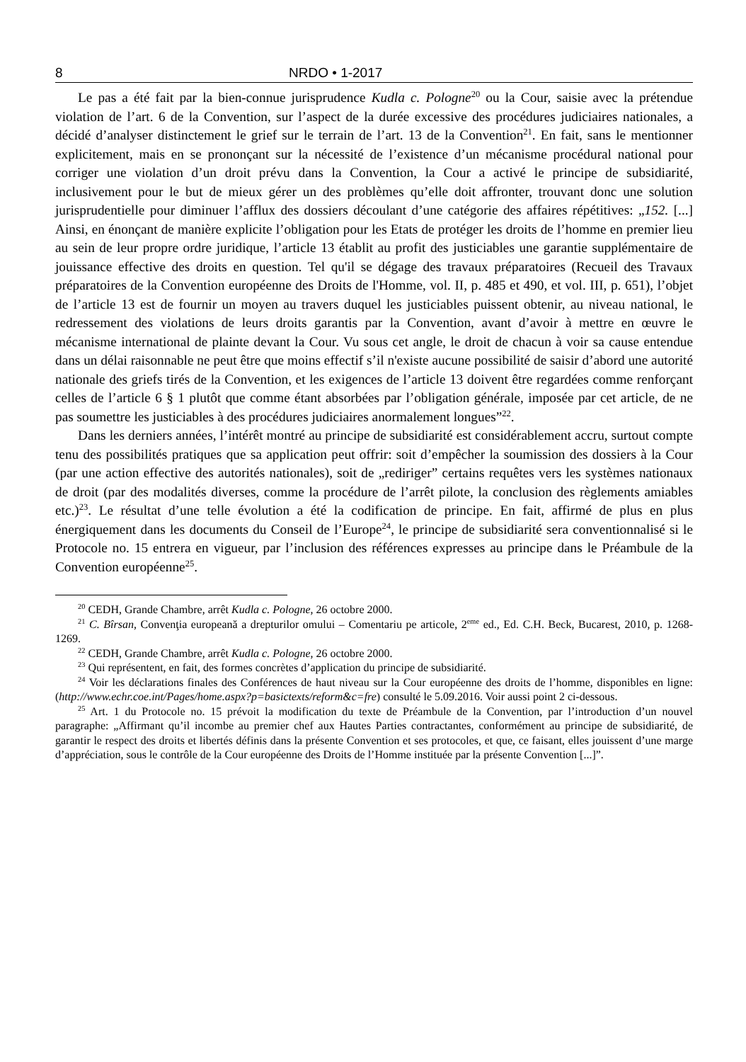8 NRDO • 1-2017
Le pas a été fait par la bien-connue jurisprudence Kudla c. Pologne<sup>20</sup> ou la Cour, saisie avec la prétendue violation de l’art. 6 de la Convention, sur l’aspect de la durée excessive des procédures judiciaires nationales, a décidé d’analyser distinctement le grief sur le terrain de l’art. 13 de la Convention<sup>21</sup>. En fait, sans le mentionner explicitement, mais en se prononçant sur la nécessité de l’existence d’un mécanisme procédural national pour corriger une violation d’un droit prévu dans la Convention, la Cour a activé le principe de subsidiarité, inclusivement pour le but de mieux gérer un des problèmes qu’elle doit affronter, trouvant donc une solution jurisprudentielle pour diminuer l’afflux des dossiers découlant d’une catégorie des affaires répétitives: „152. [...] Ainsi, en énonçant de manière explicite l’obligation pour les Etats de protéger les droits de l’homme en premier lieu au sein de leur propre ordre juridique, l’article 13 établit au profit des justiciables une garantie supplémentaire de jouissance effective des droits en question. Tel qu'il se dégage des travaux préparatoires (Recueil des Travaux préparatoires de la Convention européenne des Droits de l'Homme, vol. II, p. 485 et 490, et vol. III, p. 651), l’objet de l’article 13 est de fournir un moyen au travers duquel les justiciables puissent obtenir, au niveau national, le redressement des violations de leurs droits garantis par la Convention, avant d’avoir à mettre en œuvre le mécanisme international de plainte devant la Cour. Vu sous cet angle, le droit de chacun à voir sa cause entendue dans un délai raisonnable ne peut être que moins effectif s’il n'existe aucune possibilité de saisir d’abord une autorité nationale des griefs tirés de la Convention, et les exigences de l’article 13 doivent être regardées comme renforçant celles de l’article 6 § 1 plutôt que comme étant absorbées par l’obligation générale, imposée par cet article, de ne pas soumettre les justiciables à des procédures judiciaires anormalement longues”<sup>22</sup>.
Dans les derniers années, l’intérêt montré au principe de subsidiarité est considérablement accru, surtout compte tenu des possibilités pratiques que sa application peut offrir: soit d’empêcher la soumission des dossiers à la Cour (par une action effective des autorités nationales), soit de „rediriger” certains requêtes vers les systèmes nationaux de droit (par des modalités diverses, comme la procédure de l’arrêt pilote, la conclusion des règlements amiables etc.)<sup>23</sup>. Le résultat d’une telle évolution a été la codification de principe. En fait, affirmé de plus en plus énergiquement dans les documents du Conseil de l’Europe<sup>24</sup>, le principe de subsidiarité sera conventionnalisé si le Protocole no. 15 entrera en vigueur, par l’inclusion des références expresses au principe dans le Préambule de la Convention européenne<sup>25</sup>.
<sup>20</sup> CEDH, Grande Chambre, arrêt Kudla c. Pologne, 26 octobre 2000.
<sup>21</sup> C. Bîrsan, Convenţia europeană a drepturilor omului – Comentariu pe articole, 2<sup>eme</sup> ed., Ed. C.H. Beck, Bucarest, 2010, p. 1268-1269.
<sup>22</sup> CEDH, Grande Chambre, arrêt Kudla c. Pologne, 26 octobre 2000.
<sup>23</sup> Qui représentent, en fait, des formes concrètes d’application du principe de subsidiarité.
<sup>24</sup> Voir les déclarations finales des Conférences de haut niveau sur la Cour européenne des droits de l’homme, disponibles en ligne: (http://www.echr.coe.int/Pages/home.aspx?p=basictexts/reform&c=fre) consulté le 5.09.2016. Voir aussi point 2 ci-dessous.
<sup>25</sup> Art. 1 du Protocole no. 15 prévoit la modification du texte de Préambule de la Convention, par l’introduction d’un nouvel paragraphe: „Affirmant qu’il incombe au premier chef aux Hautes Parties contractantes, conformément au principe de subsidiarité, de garantir le respect des droits et libertés définis dans la présente Convention et ses protocoles, et que, ce faisant, elles jouissent d’une marge d’appréciation, sous le contrôle de la Cour européenne des Droits de l’Homme instituée par la présente Convention [...]”.